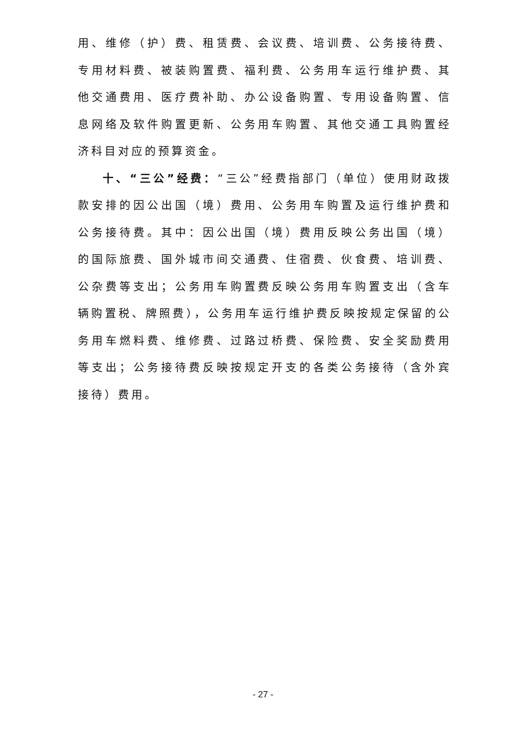用、维修（护）费、租赁费、会议费、培训费、公务接待费、专用材料费、被装购置费、福利费、公务用车运行维护费、其他交通费用、医疗费补助、办公设备购置、专用设备购置、信息网络及软件购置更新、公务用车购置、其他交通工具购置经济科目对应的预算资金。
十、“三公”经费：“三公”经费指部门（单位）使用财政拨款安排的因公出国（境）费用、公务用车购置及运行维护费和公务接待费。其中：因公出国（境）费用反映公务出国（境）的国际旅费、国外城市间交通费、住宿费、伙食费、培训费、公杂费等支出；公务用车购置费反映公务用车购置支出（含车辆购置税、牌照费），公务用车运行维护费反映按规定保留的公务用车燃料费、维修费、过路过桥费、保险费、安全奖励费用等支出；公务接待费反映按规定开支的各类公务接待（含外宾接待）费用。
- 27 -